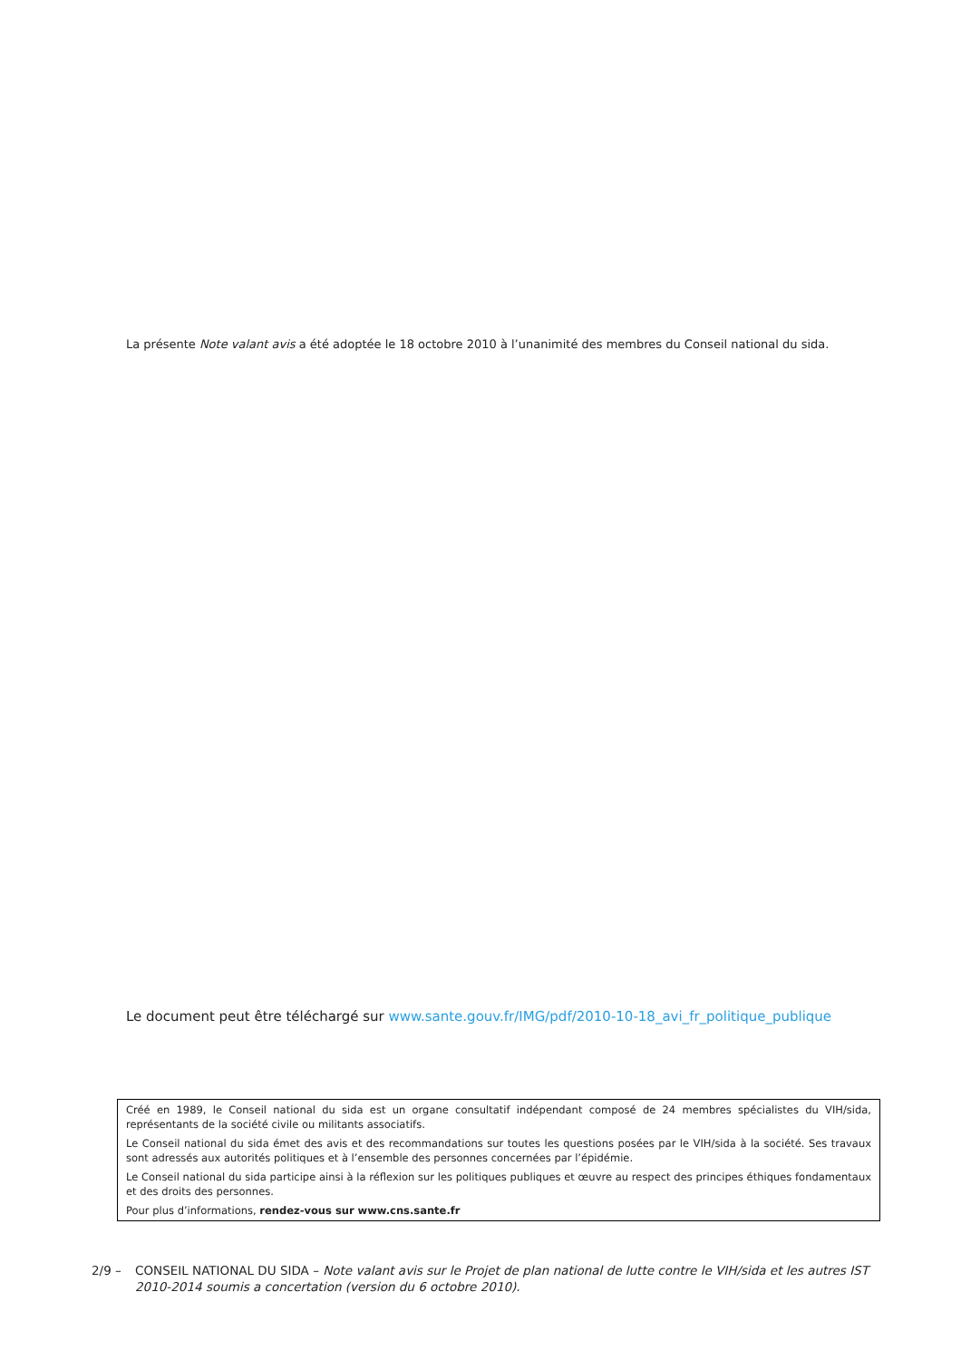La présente Note valant avis a été adoptée le 18 octobre 2010 à l’unanimité des membres du Conseil national du sida.
Le document peut être téléchargé sur www.sante.gouv.fr/IMG/pdf/2010-10-18_avi_fr_politique_publique
Créé en 1989, le Conseil national du sida est un organe consultatif indépendant composé de 24 membres spécialistes du VIH/sida, représentants de la société civile ou militants associatifs.
Le Conseil national du sida émet des avis et des recommandations sur toutes les questions posées par le VIH/sida à la société. Ses travaux sont adressés aux autorités politiques et à l’ensemble des personnes concernées par l’épidémie.
Le Conseil national du sida participe ainsi à la réflexion sur les politiques publiques et œuvre au respect des principes éthiques fondamentaux et des droits des personnes.
Pour plus d’informations, rendez-vous sur www.cns.sante.fr
2/9 – CONSEIL NATIONAL DU SIDA – Note valant avis sur le Projet de plan national de lutte contre le VIH/sida et les autres IST 2010-2014 soumis a concertation (version du 6 octobre 2010).